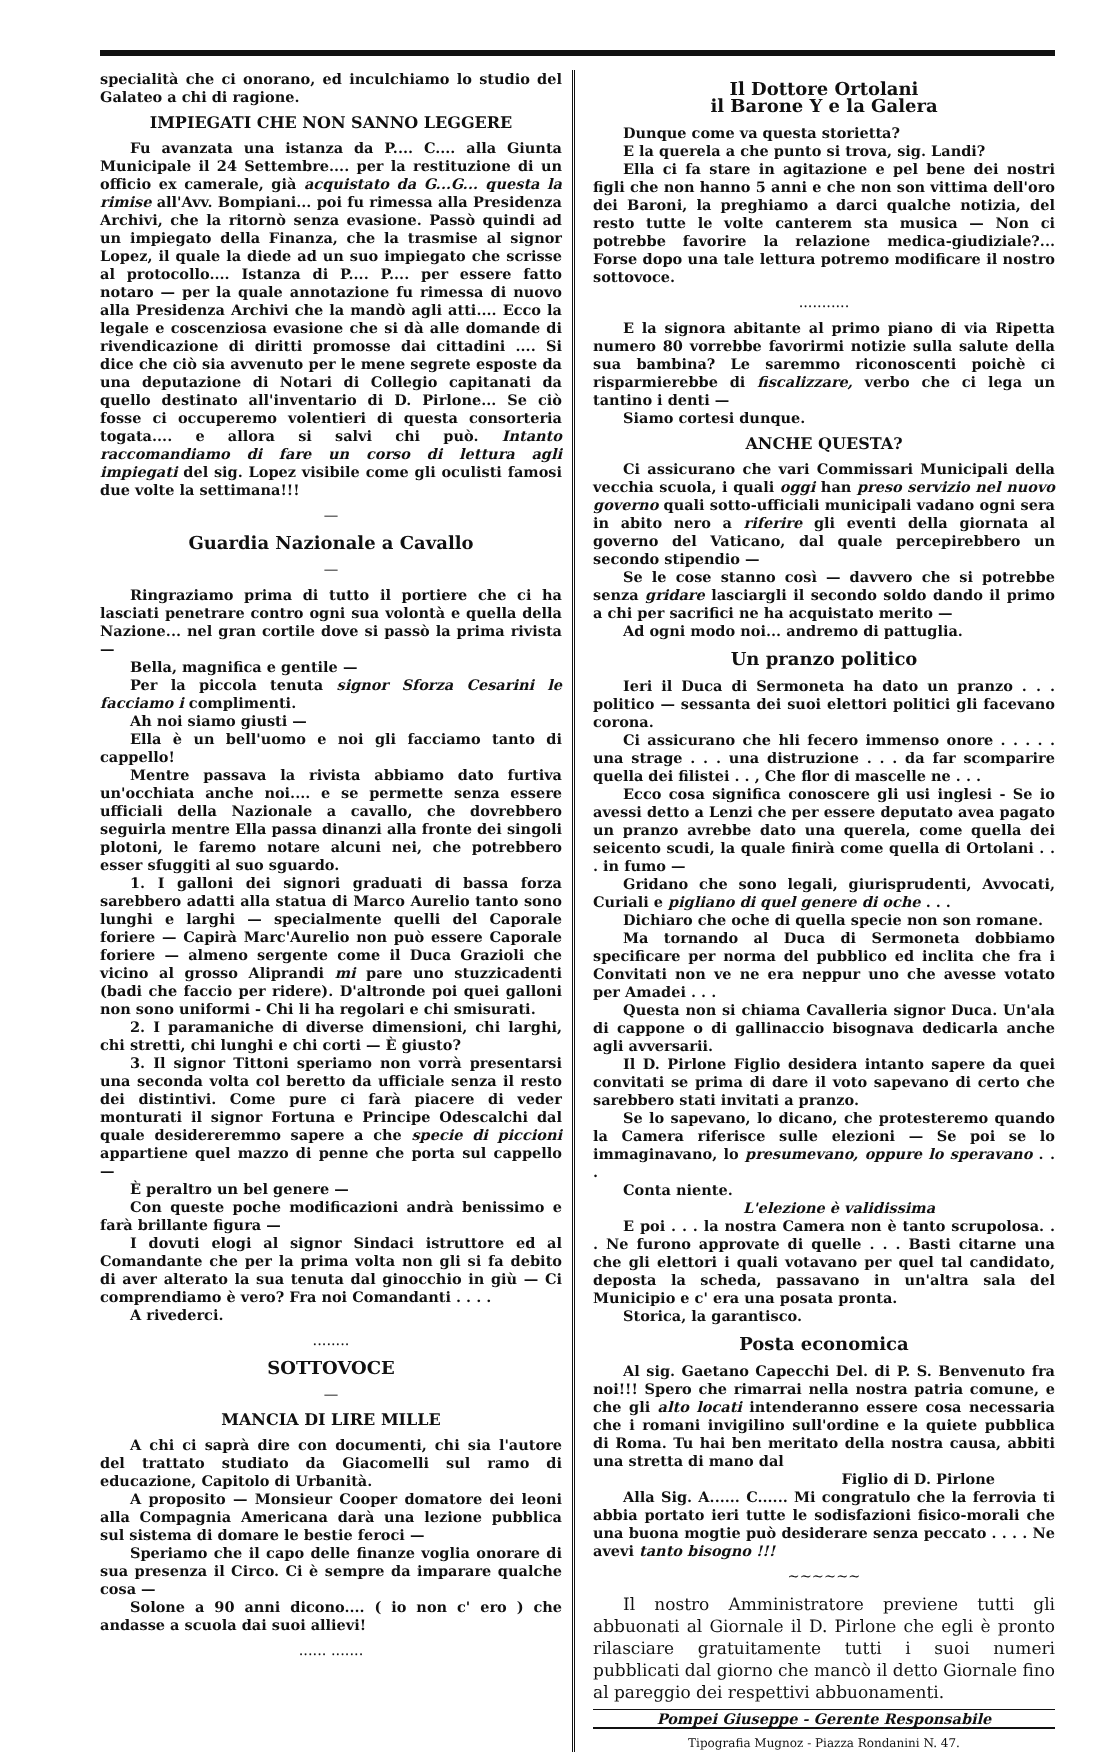specialità che ci onorano, ed inculchiamo lo studio del Galateo a chi di ragione.
IMPIEGATI CHE NON SANNO LEGGERE
Fu avanzata una istanza da P.... C.... alla Giunta Municipale il 24 Settembre.... per la restituzione di un officio ex camerale, già acquistato da G...G... questa la rimise all'Avv. Bompiani... poi fu rimessa alla Presidenza Archivi, che la ritornò senza evasione. Passò quindi ad un impiegato della Finanza, che la trasmise al signor Lopez, il quale la diede ad un suo impiegato che scrisse al protocollo.... Istanza di P.... P.... per essere fatto notaro — per la quale annotazione fu rimessa di nuovo alla Presidenza Archivi che la mandò agli atti.... Ecco la legale e coscenziosa evasione che si dà alle domande di rivendicazione di diritti promosse dai cittadini .... Si dice che ciò sia avvenuto per le mene segrete esposte da una deputazione di Notari di Collegio capitanati da quello destinato all'inventario di D. Pirlone... Se ciò fosse ci occuperemo volentieri di questa consorteria togata.... e allora si salvi chi può. Intanto raccomandiamo di fare un corso di lettura agli impiegati del sig. Lopez visibile come gli oculisti famosi due volte la settimana!!!
—
Guardia Nazionale a Cavallo
—
Ringraziamo prima di tutto il portiere che ci ha lasciati penetrare contro ogni sua volontà e quella della Nazione... nel gran cortile dove si passò la prima rivista —
Bella, magnifica e gentile —
Per la piccola tenuta signor Sforza Cesarini le facciamo i complimenti.
Ah noi siamo giusti —
Ella è un bell'uomo e noi gli facciamo tanto di cappello!
Mentre passava la rivista abbiamo dato furtiva un'occhiata anche noi.... e se permette senza essere ufficiali della Nazionale a cavallo, che dovrebbero seguirla mentre Ella passa dinanzi alla fronte dei singoli plotoni, le faremo notare alcuni nei, che potrebbero esser sfuggiti al suo sguardo.
1. I galloni dei signori graduati di bassa forza sarebbero adatti alla statua di Marco Aurelio tanto sono lunghi e larghi — specialmente quelli del Caporale foriere — Capirà Marc'Aurelio non può essere Caporale foriere — almeno sergente come il Duca Grazioli che vicino al grosso Aliprandi mi pare uno stuzzicadenti (badi che faccio per ridere). D'altronde poi quei galloni non sono uniformi - Chi li ha regolari e chi smisurati.
2. I paramaniche di diverse dimensioni, chi larghi, chi stretti, chi lunghi e chi corti — È giusto?
3. Il signor Tittoni speriamo non vorrà presentarsi una seconda volta col beretto da ufficiale senza il resto dei distintivi. Come pure ci farà piacere di veder monturati il signor Fortuna e Principe Odescalchi dal quale desidereremmo sapere a che specie di piccioni appartiene quel mazzo di penne che porta sul cappello —
È peraltro un bel genere —
Con queste poche modificazioni andrà benissimo e farà brillante figura —
I dovuti elogi al signor Sindaci istruttore ed al Comandante che per la prima volta non gli si fa debito di aver alterato la sua tenuta dal ginocchio in giù — Ci comprendiamo è vero? Fra noi Comandanti . . . .
A rivederci.
........
SOTTOVOCE
—
MANCIA DI LIRE MILLE
A chi ci saprà dire con documenti, chi sia l'autore del trattato studiato da Giacomelli sul ramo di educazione, Capitolo di Urbanità.
A proposito — Monsieur Cooper domatore dei leoni alla Compagnia Americana darà una lezione pubblica sul sistema di domare le bestie feroci —
Speriamo che il capo delle finanze voglia onorare di sua presenza il Circo. Ci è sempre da imparare qualche cosa —
Solone a 90 anni dicono.... ( io non c' ero ) che andasse a scuola dai suoi allievi!
...... .......
Il Dottore Ortolani
il Barone Y e la Galera
Dunque come va questa storietta?
E la querela a che punto si trova, sig. Landi?
Ella ci fa stare in agitazione e pel bene dei nostri figli che non hanno 5 anni e che non son vittima dell'oro dei Baroni, la preghiamo a darci qualche notizia, del resto tutte le volte canterem sta musica — Non ci potrebbe favorire la relazione medica-giudiziale?... Forse dopo una tale lettura potremo modificare il nostro sottovoce.
...........
E la signora abitante al primo piano di via Ripetta numero 80 vorrebbe favorirmi notizie sulla salute della sua bambina? Le saremmo riconoscenti poichè ci risparmierebbe di fiscalizzare, verbo che ci lega un tantino i denti —
Siamo cortesi dunque.
ANCHE QUESTA?
Ci assicurano che vari Commissari Municipali della vecchia scuola, i quali oggi han preso servizio nel nuovo governo quali sotto-ufficiali municipali vadano ogni sera in abito nero a riferire gli eventi della giornata al governo del Vaticano, dal quale percepirebbero un secondo stipendio —
Se le cose stanno così — davvero che si potrebbe senza gridare lasciargli il secondo soldo dando il primo a chi per sacrifici ne ha acquistato merito —
Ad ogni modo noi... andremo di pattuglia.
Un pranzo politico
Ieri il Duca di Sermoneta ha dato un pranzo . . . politico — sessanta dei suoi elettori politici gli facevano corona.
Ci assicurano che hli fecero immenso onore . . . . . una strage . . . una distruzione . . . da far scomparire quella dei filistei . . , Che flor di mascelle ne . . .
Ecco cosa significa conoscere gli usi inglesi - Se io avessi detto a Lenzi che per essere deputato avea pagato un pranzo avrebbe dato una querela, come quella dei seicento scudi, la quale finirà come quella di Ortolani . . . in fumo —
Gridano che sono legali, giurisprudenti, Avvocati, Curiali e pigliano di quel genere di oche . . .
Dichiaro che oche di quella specie non son romane.
Ma tornando al Duca di Sermoneta dobbiamo specificare per norma del pubblico ed inclita che fra i Convitati non ve ne era neppur uno che avesse votato per Amadei . . .
Questa non si chiama Cavalleria signor Duca. Un'ala di cappone o di gallinaccio bisognava dedicarla anche agli avversarii.
Il D. Pirlone Figlio desidera intanto sapere da quei convitati se prima di dare il voto sapevano di certo che sarebbero stati invitati a pranzo.
Se lo sapevano, lo dicano, che protesteremo quando la Camera riferisce sulle elezioni — Se poi se lo immaginavano, lo presumevano, oppure lo speravano . . .
Conta niente.
L'elezione è validissima
E poi . . . la nostra Camera non è tanto scrupolosa. . . Ne furono approvate di quelle . . . Basti citarne una che gli elettori i quali votavano per quel tal candidato, deposta la scheda, passavano in un'altra sala del Municipio e c' era una posata pronta.
Storica, la garantisco.
Posta economica
Al sig. Gaetano Capecchi Del. di P. S. Benvenuto fra noi!!! Spero che rimarrai nella nostra patria comune, e che gli alto locati intenderanno essere cosa necessaria che i romani invigilino sull'ordine e la quiete pubblica di Roma. Tu hai ben meritato della nostra causa, abbiti una stretta di mano dal
Figlio di D. Pirlone
Alla Sig. A...... C...... Mi congratulo che la ferrovia ti abbia portato ieri tutte le sodisfazioni fisico-morali che una buona mogtie può desiderare senza peccato . . . . Ne avevi tanto bisogno !!!
~~~~~~
Il nostro Amministratore previene tutti gli abbuonati al Giornale il D. Pirlone che egli è pronto rilasciare gratuitamente tutti i suoi numeri pubblicati dal giorno che mancò il detto Giornale fino al pareggio dei respettivi abbuonamenti.
Pompei Giuseppe - Gerente Responsabile
Tipografia Mugnoz - Piazza Rondanini N. 47.